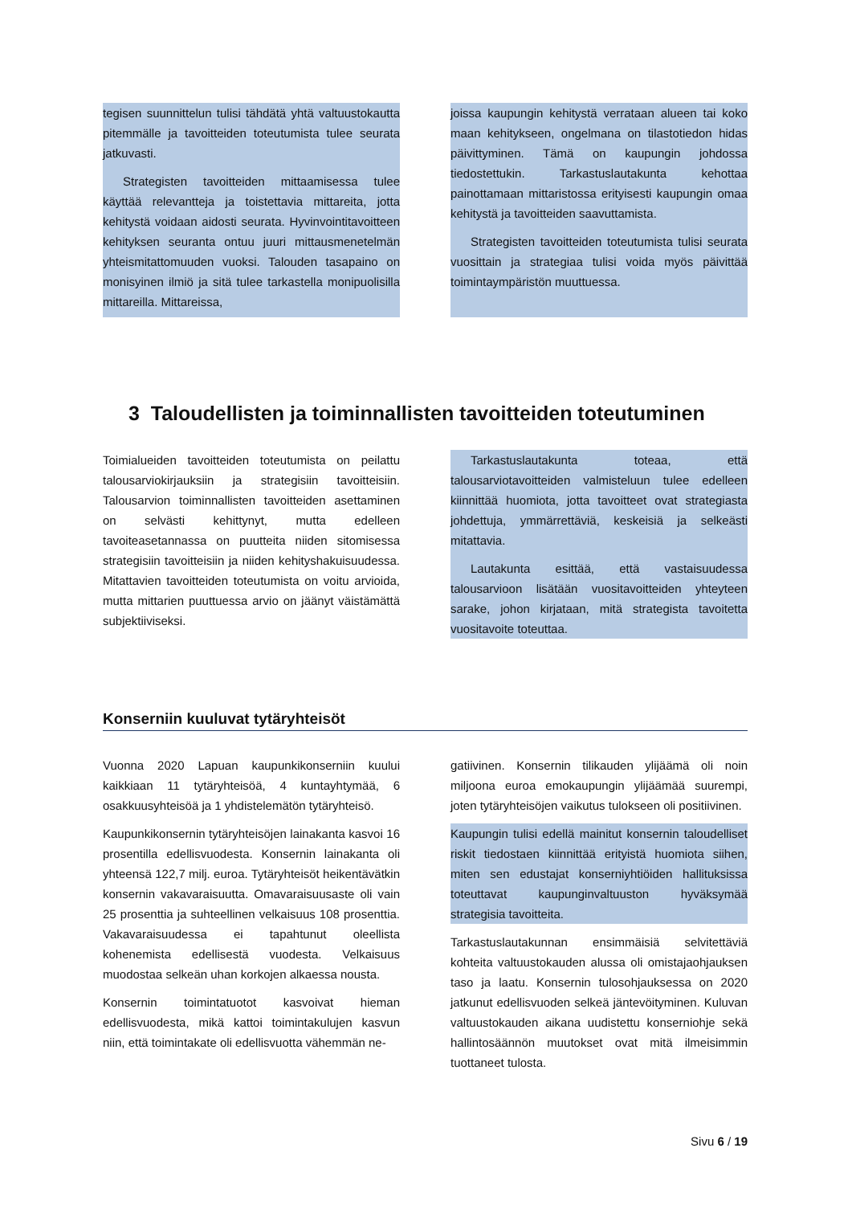tegisen suunnittelun tulisi tähdätä yhtä valtuustokautta pitemmälle ja tavoitteiden toteutumista tulee seurata jatkuvasti.
Strategisten tavoitteiden mittaamisessa tulee käyttää relevantteja ja toistettavia mittareita, jotta kehitystä voidaan aidosti seurata. Hyvinvointitavoitteen kehityksen seuranta ontuu juuri mittausmenetelmän yhteismitattomuuden vuoksi. Talouden tasapaino on monisyinen ilmiö ja sitä tulee tarkastella monipuolisilla mittareilla. Mittareissa,
joissa kaupungin kehitystä verrataan alueen tai koko maan kehitykseen, ongelmana on tilastotiedon hidas päivittyminen. Tämä on kaupungin johdossa tiedostettukin. Tarkastuslautakunta kehottaa painottamaan mittaristossa erityisesti kaupungin omaa kehitystä ja tavoitteiden saavuttamista.
Strategisten tavoitteiden toteutumista tulisi seurata vuosittain ja strategiaa tulisi voida myös päivittää toimintaympäristön muuttuessa.
3 Taloudellisten ja toiminnallisten tavoitteiden toteutuminen
Toimialueiden tavoitteiden toteutumista on peilattu talousarviokirjauksiin ja strategisiin tavoitteisiin. Talousarvion toiminnallisten tavoitteiden asettaminen on selvästi kehittynyt, mutta edelleen tavoiteasetannassa on puutteita niiden sitomisessa strategisiin tavoitteisiin ja niiden kehityshakuisuudessa. Mitattavien tavoitteiden toteutumista on voitu arvioida, mutta mittarien puuttuessa arvio on jäänyt väistämättä subjektiiviseksi.
Tarkastuslautakunta toteaa, että talousarviotavoitteiden valmisteluun tulee edelleen kiinnittää huomiota, jotta tavoitteet ovat strategiasta johdettuja, ymmärrettäviä, keskeisiä ja selkeästi mitattavia.
Lautakunta esittää, että vastaisuudessa talousarvioon lisätään vuositavoitteiden yhteyteen sarake, johon kirjataan, mitä strategista tavoitetta vuositavoite toteuttaa.
Konserniin kuuluvat tytäryhteisöt
Vuonna 2020 Lapuan kaupunkikonserniin kuului kaikkiaan 11 tytäryhteisöä, 4 kuntayhtymää, 6 osakkuusyhteisöä ja 1 yhdistelemätön tytäryhteisö.
Kaupunkikonsernin tytäryhteisöjen lainakanta kasvoi 16 prosentilla edellisvuodesta. Konsernin lainakanta oli yhteensä 122,7 milj. euroa. Tytäryhteisöt heikentävätkin konsernin vakavaraisuutta. Omavaraisuusaste oli vain 25 prosenttia ja suhteellinen velkaisuus 108 prosenttia. Vakavaraisuudessa ei tapahtunut oleellista kohenemista edellisestä vuodesta. Velkaisuus muodostaa selkeän uhan korkojen alkaessa nousta.
Konsernin toimintatuotot kasvoivat hieman edellisvuodesta, mikä kattoi toimintakulujen kasvun niin, että toimintakate oli edellisvuotta vähemmän ne-
gatiivinen. Konsernin tilikauden ylijäämä oli noin miljoona euroa emokaupungin ylijäämää suurempi, joten tytäryhteisöjen vaikutus tulokseen oli positiivinen.
Kaupungin tulisi edellä mainitut konsernin taloudelliset riskit tiedostaen kiinnittää erityistä huomiota siihen, miten sen edustajat konserniyhtiöiden hallituksissa toteuttavat kaupunginvaltuuston hyväksymää strategisia tavoitteita.
Tarkastuslautakunnan ensimmäisiä selvitettäviä kohteita valtuustokauden alussa oli omistajaohjauksen taso ja laatu. Konsernin tulosohjauksessa on 2020 jatkunut edellisvuoden selkeä jäntevöityminen. Kuluvan valtuustokauden aikana uudistettu konserniohje sekä hallintosäännön muutokset ovat mitä ilmeisimmin tuottaneet tulosta.
Sivu 6 / 19